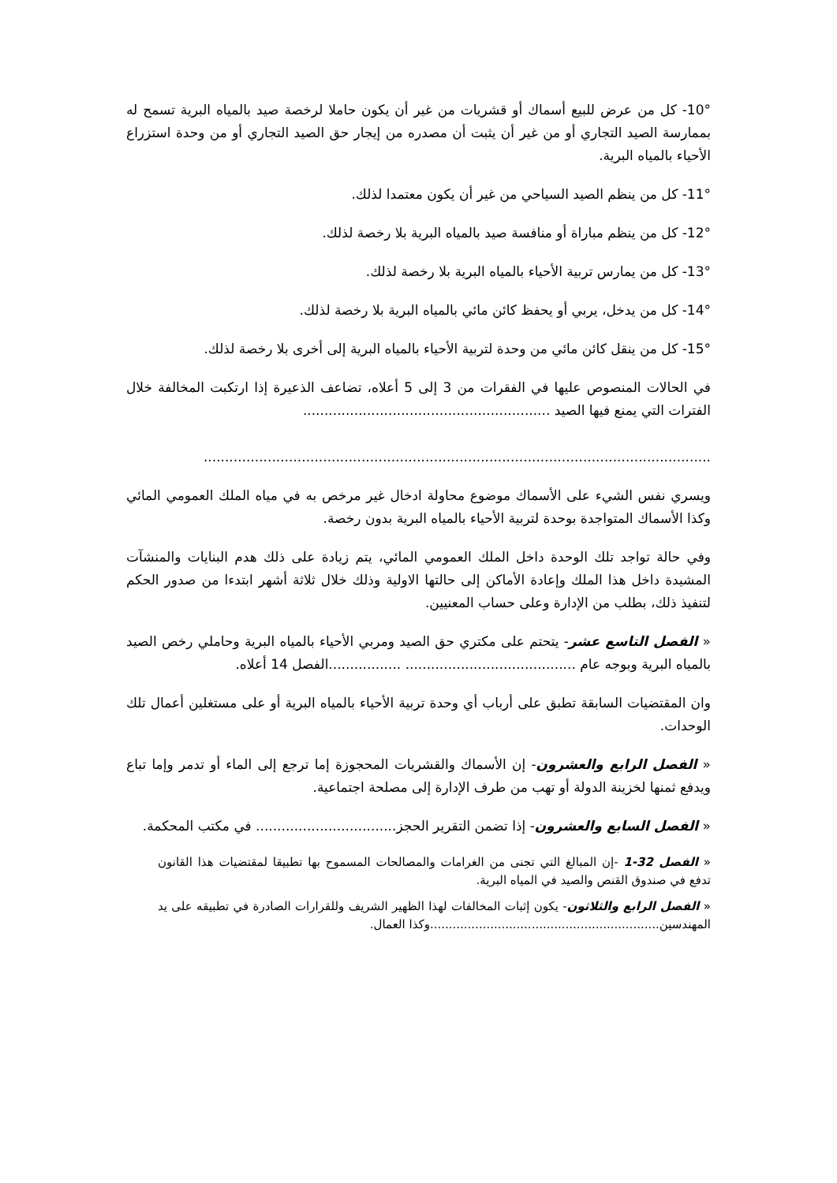10°- كل من عرض للبيع أسماك أو قشريات من غير أن يكون حاملا لرخصة صيد بالمياه البرية تسمح له بممارسة الصيد التجاري أو من غير أن يثبت أن مصدره من إيجار حق الصيد التجاري أو من وحدة استزراع الأحياء بالمياه البرية.
11°- كل من ينظم الصيد السياحي من غير أن يكون معتمدا لذلك.
12°- كل من ينظم مباراة أو منافسة صيد بالمياه البرية بلا رخصة لذلك.
13°- كل من يمارس تربية الأحياء بالمياه البرية بلا رخصة لذلك.
14°- كل من يدخل، يربي أو يحفظ كائن مائي بالمياه البرية بلا رخصة لذلك.
15°- كل من ينقل كائن مائي من وحدة لتربية الأحياء بالمياه البرية إلى أخرى بلا رخصة لذلك.
في الحالات المنصوص عليها في الفقرات من 3 إلى 5 أعلاه، تضاعف الذعيرة إذا ارتكبت المخالفة خلال الفترات التي يمنع فيها الصيد ..........................................................
.......................................................................................................................
ويسري نفس الشيء على الأسماك موضوع محاولة ادخال غير مرخص به في مياه الملك العمومي المائي وكذا الأسماك المتواجدة بوحدة لتربية الأحياء بالمياه البرية بدون رخصة.
وفي حالة تواجد تلك الوحدة داخل الملك العمومي المائي، يتم زيادة على ذلك هدم البنايات والمنشآت المشيدة داخل هذا الملك وإعادة الأماكن إلى حالتها الاولية وذلك خلال ثلاثة أشهر ابتدءا من صدور الحكم لتنفيذ ذلك، بطلب من الإدارة وعلى حساب المعنيين.
« الفصل التاسع عشر- يتحتم على مكتري حق الصيد ومربي الأحياء بالمياه البرية وحاملي رخص الصيد بالمياه البرية وبوجه عام ........................................ .................الفصل 14 أعلاه.
وان المقتضيات السابقة تطبق على أرباب أي وحدة تربية الأحياء بالمياه البرية أو على مستغلين أعمال تلك الوحدات.
« الفصل الرابع والعشرون- إن الأسماك والقشريات المحجوزة إما ترجع إلى الماء أو تدمر وإما تباع ويدفع ثمنها لخزينة الدولة أو تهب من طرف الإدارة إلى مصلحة اجتماعية.
« الفصل السابع والعشرون- إذا تضمن التقرير الحجز................................. في مكتب المحكمة.
« الفصل 32-1 -إن المبالغ التي تجنى من الغرامات والمصالحات المسموح بها تطبيقا لمقتضيات هذا القانون تدفع في صندوق القنص والصيد في المياه البرية.
« الفصل الرابع والثلاثون- يكون إثبات المخالفات لهذا الظهير الشريف وللقرارات الصادرة في تطبيقه على يد المهندسين.............................................................وكذا العمال.